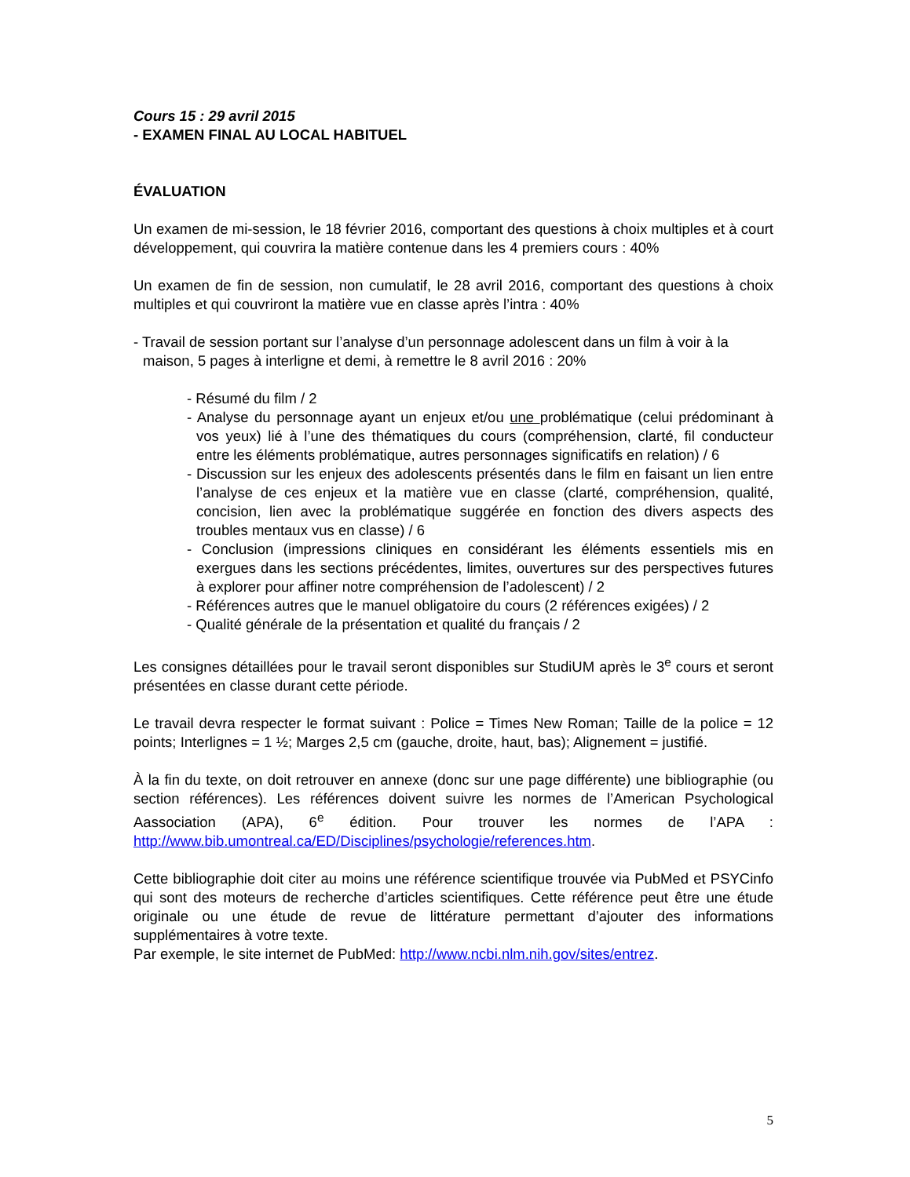Cours 15 : 29 avril 2015
- EXAMEN FINAL AU LOCAL HABITUEL
ÉVALUATION
Un examen de mi-session, le 18 février 2016, comportant des questions à choix multiples et à court développement, qui couvrira la matière contenue dans les 4 premiers cours : 40%
Un examen de fin de session, non cumulatif, le 28 avril 2016, comportant des questions à choix multiples et qui couvriront la matière vue en classe après l’intra : 40%
- Travail de session portant sur l’analyse d’un personnage adolescent dans un film à voir à la maison, 5 pages à interligne et demi, à remettre le 8 avril 2016 : 20%
- Résumé du film / 2
- Analyse du personnage ayant un enjeux et/ou une problématique (celui prédominant à vos yeux) lié à l’une des thématiques du cours (compréhension, clarté, fil conducteur entre les éléments problématique, autres personnages significatifs en relation) / 6
- Discussion sur les enjeux des adolescents présentés dans le film en faisant un lien entre l’analyse de ces enjeux et la matière vue en classe (clarté, compréhension, qualité, concision, lien avec la problématique suggérée en fonction des divers aspects des troubles mentaux vus en classe) / 6
- Conclusion (impressions cliniques en considérant les éléments essentiels mis en exergues dans les sections précédentes, limites, ouvertures sur des perspectives futures à explorer pour affiner notre compréhension de l’adolescent) / 2
- Références autres que le manuel obligatoire du cours (2 références exigées) / 2
- Qualité générale de la présentation et qualité du français / 2
Les consignes détaillées pour le travail seront disponibles sur StudiUM après le 3<sup>e</sup> cours et seront présentées en classe durant cette période.
Le travail devra respecter le format suivant : Police = Times New Roman; Taille de la police = 12 points; Interlignes = 1 ½; Marges 2,5 cm (gauche, droite, haut, bas); Alignement = justifié.
À la fin du texte, on doit retrouver en annexe (donc sur une page différente) une bibliographie (ou section références). Les références doivent suivre les normes de l’American Psychological Aassociation (APA), 6<sup>e</sup> édition. Pour trouver les normes de l’APA : http://www.bib.umontreal.ca/ED/Disciplines/psychologie/references.htm.
Cette bibliographie doit citer au moins une référence scientifique trouvée via PubMed et PSYCinfo qui sont des moteurs de recherche d’articles scientifiques. Cette référence peut être une étude originale ou une étude de revue de littérature permettant d’ajouter des informations supplémentaires à votre texte.
Par exemple, le site internet de PubMed: http://www.ncbi.nlm.nih.gov/sites/entrez.
5